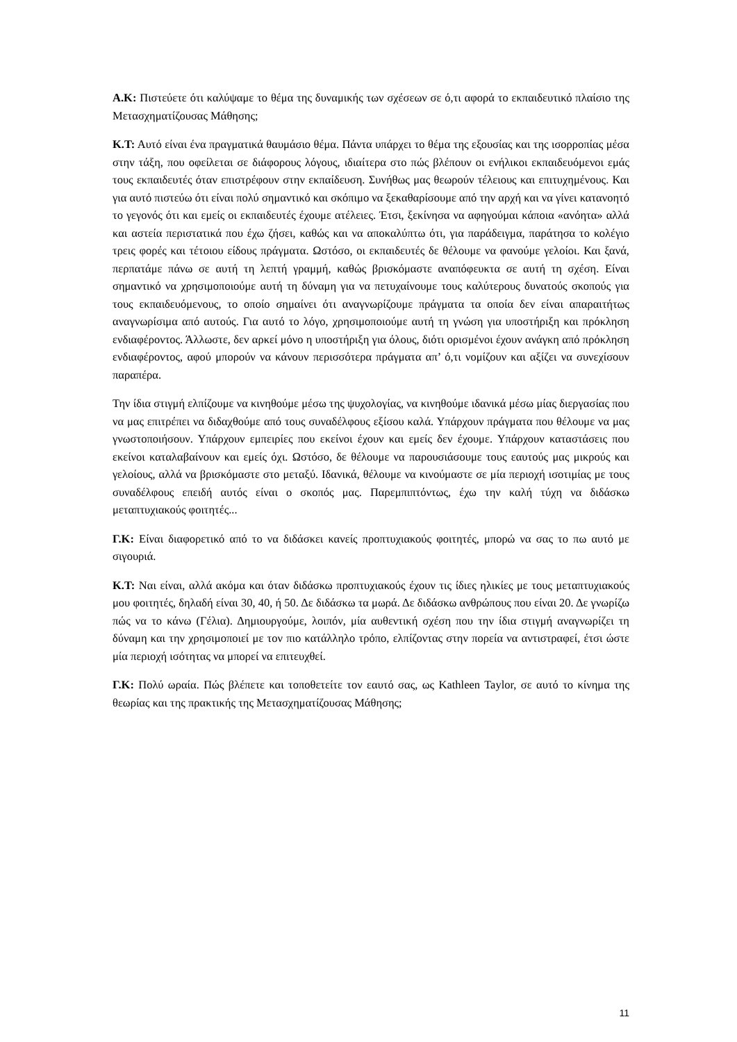Α.Κ: Πιστεύετε ότι καλύψαμε το θέμα της δυναμικής των σχέσεων σε ό,τι αφορά το εκπαιδευτικό πλαίσιο της Μετασχηματίζουσας Μάθησης;
Κ.Τ: Αυτό είναι ένα πραγματικά θαυμάσιο θέμα. Πάντα υπάρχει το θέμα της εξουσίας και της ισορροπίας μέσα στην τάξη, που οφείλεται σε διάφορους λόγους, ιδιαίτερα στο πώς βλέπουν οι ενήλικοι εκπαιδευόμενοι εμάς τους εκπαιδευτές όταν επιστρέφουν στην εκπαίδευση. Συνήθως μας θεωρούν τέλειους και επιτυχημένους. Και για αυτό πιστεύω ότι είναι πολύ σημαντικό και σκόπιμο να ξεκαθαρίσουμε από την αρχή και να γίνει κατανοητό το γεγονός ότι και εμείς οι εκπαιδευτές έχουμε ατέλειες. Έτσι, ξεκίνησα να αφηγούμαι κάποια «ανόητα» αλλά και αστεία περιστατικά που έχω ζήσει, καθώς και να αποκαλύπτω ότι, για παράδειγμα, παράτησα το κολέγιο τρεις φορές και τέτοιου είδους πράγματα. Ωστόσο, οι εκπαιδευτές δε θέλουμε να φανούμε γελοίοι. Και ξανά, περπατάμε πάνω σε αυτή τη λεπτή γραμμή, καθώς βρισκόμαστε αναπόφευκτα σε αυτή τη σχέση. Είναι σημαντικό να χρησιμοποιούμε αυτή τη δύναμη για να πετυχαίνουμε τους καλύτερους δυνατούς σκοπούς για τους εκπαιδευόμενους, το οποίο σημαίνει ότι αναγνωρίζουμε πράγματα τα οποία δεν είναι απαραιτήτως αναγνωρίσιμα από αυτούς. Για αυτό το λόγο, χρησιμοποιούμε αυτή τη γνώση για υποστήριξη και πρόκληση ενδιαφέροντος. Άλλωστε, δεν αρκεί μόνο η υποστήριξη για όλους, διότι ορισμένοι έχουν ανάγκη από πρόκληση ενδιαφέροντος, αφού μπορούν να κάνουν περισσότερα πράγματα απ’ ό,τι νομίζουν και αξίζει να συνεχίσουν παραπέρα.
Την ίδια στιγμή ελπίζουμε να κινηθούμε μέσω της ψυχολογίας, να κινηθούμε ιδανικά μέσω μίας διεργασίας που να μας επιτρέπει να διδαχθούμε από τους συναδέλφους εξίσου καλά. Υπάρχουν πράγματα που θέλουμε να μας γνωστοποιήσουν. Υπάρχουν εμπειρίες που εκείνοι έχουν και εμείς δεν έχουμε. Υπάρχουν καταστάσεις που εκείνοι καταλαβαίνουν και εμείς όχι. Ωστόσο, δε θέλουμε να παρουσιάσουμε τους εαυτούς μας μικρούς και γελοίους, αλλά να βρισκόμαστε στο μεταξύ. Ιδανικά, θέλουμε να κινούμαστε σε μία περιοχή ισοτιμίας με τους συναδέλφους επειδή αυτός είναι ο σκοπός μας. Παρεμπιπτόντως, έχω την καλή τύχη να διδάσκω μεταπτυχιακούς φοιτητές...
Γ.Κ: Είναι διαφορετικό από το να διδάσκει κανείς προπτυχιακούς φοιτητές, μπορώ να σας το πω αυτό με σιγουριά.
Κ.Τ: Ναι είναι, αλλά ακόμα και όταν διδάσκω προπτυχιακούς έχουν τις ίδιες ηλικίες με τους μεταπτυχιακούς μου φοιτητές, δηλαδή είναι 30, 40, ή 50. Δε διδάσκω τα μωρά. Δε διδάσκω ανθρώπους που είναι 20. Δε γνωρίζω πώς να το κάνω (Γέλια). Δημιουργούμε, λοιπόν, μία αυθεντική σχέση που την ίδια στιγμή αναγνωρίζει τη δύναμη και την χρησιμοποιεί με τον πιο κατάλληλο τρόπο, ελπίζοντας στην πορεία να αντιστραφεί, έτσι ώστε μία περιοχή ισότητας να μπορεί να επιτευχθεί.
Γ.Κ: Πολύ ωραία. Πώς βλέπετε και τοποθετείτε τον εαυτό σας, ως Kathleen Taylor, σε αυτό το κίνημα της θεωρίας και της πρακτικής της Μετασχηματίζουσας Μάθησης;
11